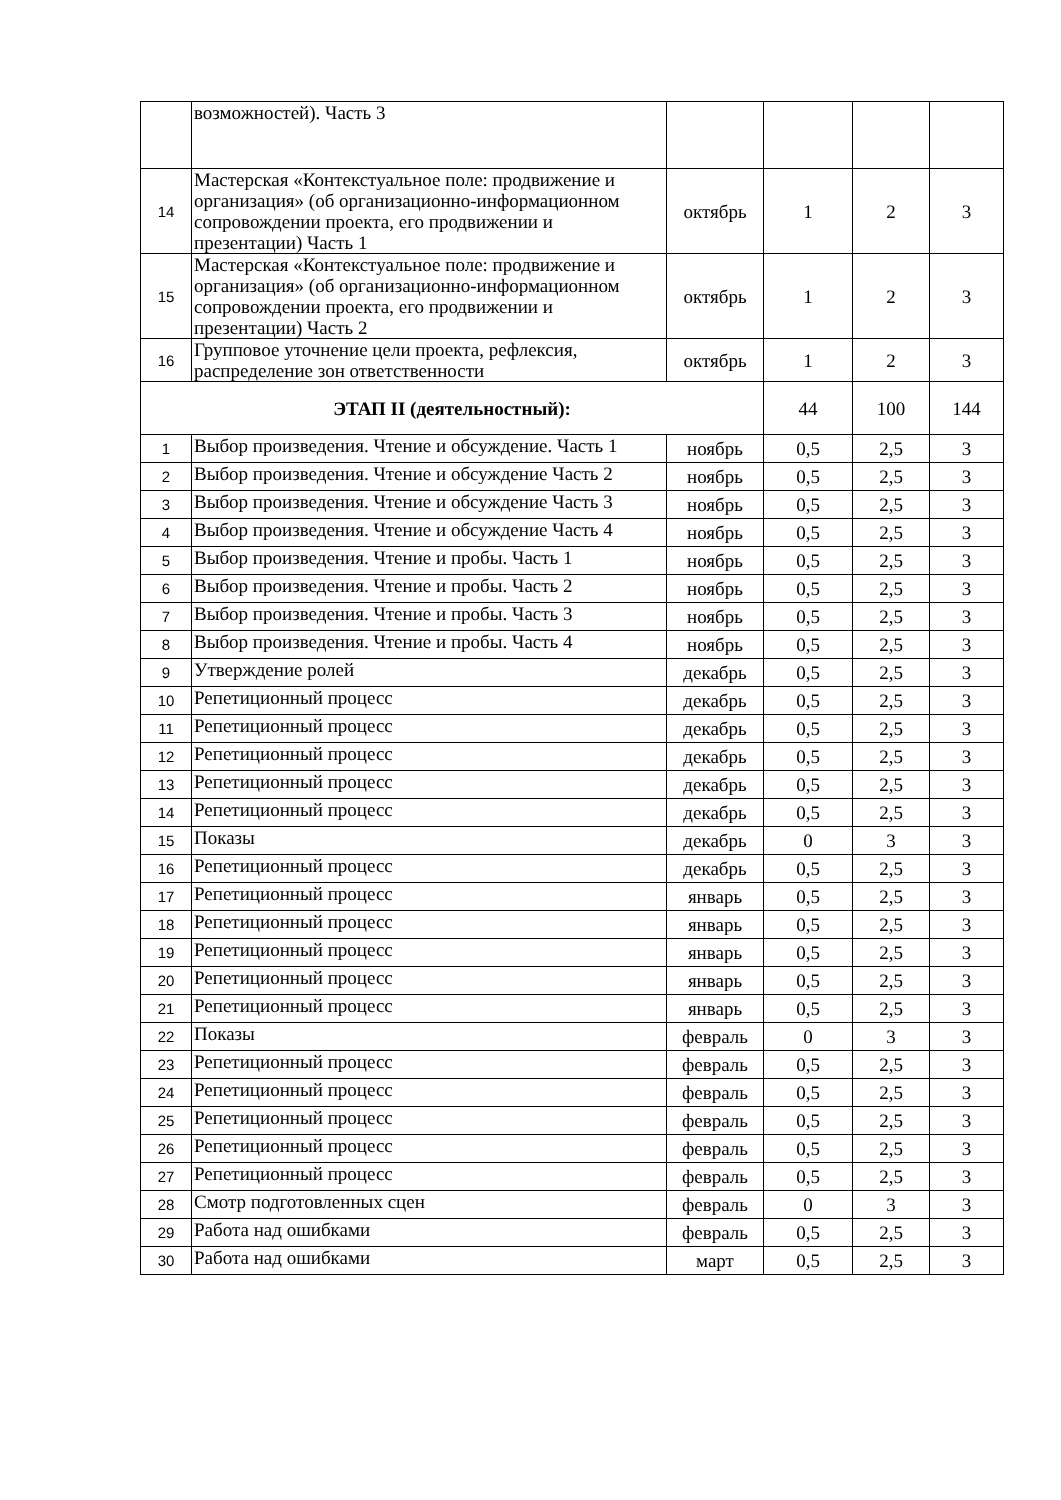| | возможностей). Часть 3 | | | | |
| 14 | Мастерская «Контекстуальное поле: продвижение и организация» (об организационно-информационном сопровождении проекта, его продвижении и презентации) Часть 1 | октябрь | 1 | 2 | 3 |
| 15 | Мастерская «Контекстуальное поле: продвижение и организация» (об организационно-информационном сопровождении проекта, его продвижении и презентации) Часть 2 | октябрь | 1 | 2 | 3 |
| 16 | Групповое уточнение цели проекта, рефлексия, распределение зон ответственности | октябрь | 1 | 2 | 3 |
| ЭТАП II (деятельностный): | | | 44 | 100 | 144 |
| 1 | Выбор произведения. Чтение и обсуждение. Часть 1 | ноябрь | 0,5 | 2,5 | 3 |
| 2 | Выбор произведения. Чтение и обсуждение Часть 2 | ноябрь | 0,5 | 2,5 | 3 |
| 3 | Выбор произведения. Чтение и обсуждение Часть 3 | ноябрь | 0,5 | 2,5 | 3 |
| 4 | Выбор произведения. Чтение и обсуждение Часть 4 | ноябрь | 0,5 | 2,5 | 3 |
| 5 | Выбор произведения. Чтение и пробы. Часть 1 | ноябрь | 0,5 | 2,5 | 3 |
| 6 | Выбор произведения. Чтение и пробы. Часть 2 | ноябрь | 0,5 | 2,5 | 3 |
| 7 | Выбор произведения. Чтение и пробы. Часть 3 | ноябрь | 0,5 | 2,5 | 3 |
| 8 | Выбор произведения. Чтение и пробы. Часть 4 | ноябрь | 0,5 | 2,5 | 3 |
| 9 | Утверждение ролей | декабрь | 0,5 | 2,5 | 3 |
| 10 | Репетиционный процесс | декабрь | 0,5 | 2,5 | 3 |
| 11 | Репетиционный процесс | декабрь | 0,5 | 2,5 | 3 |
| 12 | Репетиционный процесс | декабрь | 0,5 | 2,5 | 3 |
| 13 | Репетиционный процесс | декабрь | 0,5 | 2,5 | 3 |
| 14 | Репетиционный процесс | декабрь | 0,5 | 2,5 | 3 |
| 15 | Показы | декабрь | 0 | 3 | 3 |
| 16 | Репетиционный процесс | декабрь | 0,5 | 2,5 | 3 |
| 17 | Репетиционный процесс | январь | 0,5 | 2,5 | 3 |
| 18 | Репетиционный процесс | январь | 0,5 | 2,5 | 3 |
| 19 | Репетиционный процесс | январь | 0,5 | 2,5 | 3 |
| 20 | Репетиционный процесс | январь | 0,5 | 2,5 | 3 |
| 21 | Репетиционный процесс | январь | 0,5 | 2,5 | 3 |
| 22 | Показы | февраль | 0 | 3 | 3 |
| 23 | Репетиционный процесс | февраль | 0,5 | 2,5 | 3 |
| 24 | Репетиционный процесс | февраль | 0,5 | 2,5 | 3 |
| 25 | Репетиционный процесс | февраль | 0,5 | 2,5 | 3 |
| 26 | Репетиционный процесс | февраль | 0,5 | 2,5 | 3 |
| 27 | Репетиционный процесс | февраль | 0,5 | 2,5 | 3 |
| 28 | Смотр подготовленных сцен | февраль | 0 | 3 | 3 |
| 29 | Работа над ошибками | февраль | 0,5 | 2,5 | 3 |
| 30 | Работа над ошибками | март | 0,5 | 2,5 | 3 |